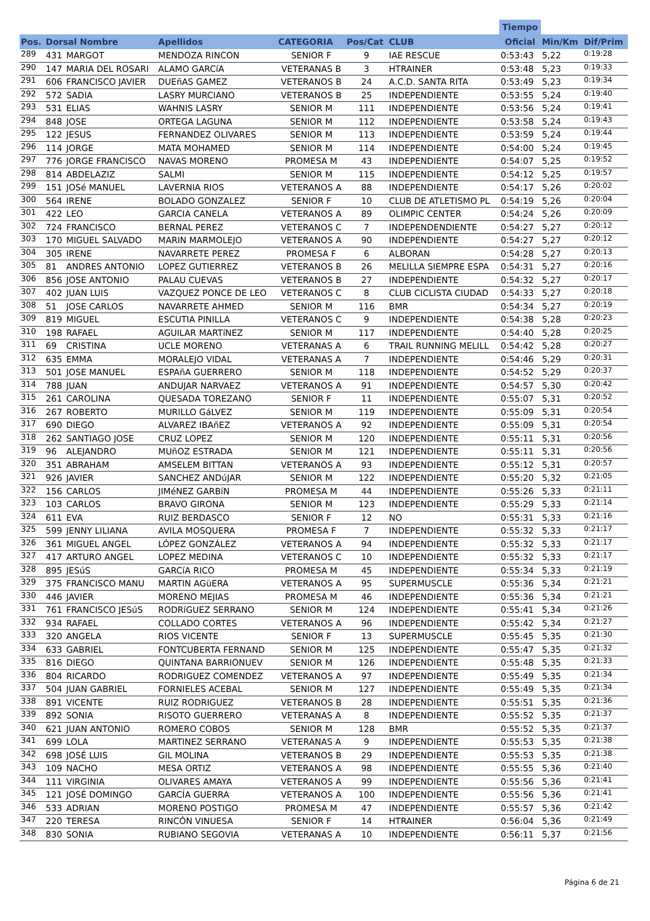| | | | | | | | | Tiempo | | |
| --- | --- | --- | --- | --- | --- | --- | --- | --- | --- | --- |
| Pos. | Dorsal Nombre | | Apellidos | CATEGORIA | Pos/Cat | CLUB | | Oficial | Min/Km | Dif/Prim |
| 289 | 431 | MARGOT | MENDOZA RINCON | SENIOR F | 9 | IAE RESCUE | | 0:53:43 | 5,22 | 0:19:28 |
| 290 | 147 | MARIA DEL ROSARI | ALAMO GARCíA | VETERANAS B | 3 | HTRAINER | | 0:53:48 | 5,23 | 0:19:33 |
| 291 | 606 | FRANCISCO JAVIER | DUEñAS GAMEZ | VETERANOS B | 24 | A.C.D. SANTA RITA | | 0:53:49 | 5,23 | 0:19:34 |
| 292 | 572 | SADIA | LASRY MURCIANO | VETERANOS B | 25 | INDEPENDIENTE | | 0:53:55 | 5,24 | 0:19:40 |
| 293 | 531 | ELIAS | WAHNIS LASRY | SENIOR M | 111 | INDEPENDIENTE | | 0:53:56 | 5,24 | 0:19:41 |
| 294 | 848 | JOSE | ORTEGA LAGUNA | SENIOR M | 112 | INDEPENDIENTE | | 0:53:58 | 5,24 | 0:19:43 |
| 295 | 122 | JESUS | FERNANDEZ OLIVARES | SENIOR M | 113 | INDEPENDIENTE | | 0:53:59 | 5,24 | 0:19:44 |
| 296 | 114 | JORGE | MATA MOHAMED | SENIOR M | 114 | INDEPENDIENTE | | 0:54:00 | 5,24 | 0:19:45 |
| 297 | 776 | JORGE FRANCISCO | NAVAS MORENO | PROMESA M | 43 | INDEPENDIENTE | | 0:54:07 | 5,25 | 0:19:52 |
| 298 | 814 | ABDELAZIZ | SALMI | SENIOR M | 115 | INDEPENDIENTE | | 0:54:12 | 5,25 | 0:19:57 |
| 299 | 151 | JOSé MANUEL | LAVERNIA RIOS | VETERANOS A | 88 | INDEPENDIENTE | | 0:54:17 | 5,26 | 0:20:02 |
| 300 | 564 | IRENE | BOLADO GONZALEZ | SENIOR F | 10 | CLUB DE ATLETISMO PL | | 0:54:19 | 5,26 | 0:20:04 |
| 301 | 422 | LEO | GARCIA CANELA | VETERANOS A | 89 | OLIMPIC CENTER | | 0:54:24 | 5,26 | 0:20:09 |
| 302 | 724 | FRANCISCO | BERNAL PEREZ | VETERANOS C | 7 | INDEPENDENDIENTE | | 0:54:27 | 5,27 | 0:20:12 |
| 303 | 170 | MIGUEL SALVADO | MARIN MARMOLEJO | VETERANOS A | 90 | INDEPENDIENTE | | 0:54:27 | 5,27 | 0:20:12 |
| 304 | 305 | IRENE | NAVARRETE PEREZ | PROMESA F | 6 | ALBORAN | | 0:54:28 | 5,27 | 0:20:13 |
| 305 | 81 | ANDRES ANTONIO | LOPEZ GUTIERREZ | VETERANOS B | 26 | MELILLA SIEMPRE ESPA | | 0:54:31 | 5,27 | 0:20:16 |
| 306 | 856 | JOSE ANTONIO | PALAU CUEVAS | VETERANOS B | 27 | INDEPENDIENTE | | 0:54:32 | 5,27 | 0:20:17 |
| 307 | 402 | JUAN LUIS | VAZQUEZ PONCE DE LEO | VETERANOS C | 8 | CLUB CICLISTA CIUDAD | | 0:54:33 | 5,27 | 0:20:18 |
| 308 | 51 | JOSE CARLOS | NAVARRETE AHMED | SENIOR M | 116 | BMR | | 0:54:34 | 5,27 | 0:20:19 |
| 309 | 819 | MIGUEL | ESCUTIA PINILLA | VETERANOS C | 9 | INDEPENDIENTE | | 0:54:38 | 5,28 | 0:20:23 |
| 310 | 198 | RAFAEL | AGUILAR MARTíNEZ | SENIOR M | 117 | INDEPENDIENTE | | 0:54:40 | 5,28 | 0:20:25 |
| 311 | 69 | CRISTINA | UCLE MORENO | VETERANAS A | 6 | TRAIL RUNNING MELILL | | 0:54:42 | 5,28 | 0:20:27 |
| 312 | 635 | EMMA | MORALEJO VIDAL | VETERANAS A | 7 | INDEPENDIENTE | | 0:54:46 | 5,29 | 0:20:31 |
| 313 | 501 | JOSE MANUEL | ESPAñA GUERRERO | SENIOR M | 118 | INDEPENDIENTE | | 0:54:52 | 5,29 | 0:20:37 |
| 314 | 788 | JUAN | ANDUJAR NARVAEZ | VETERANOS A | 91 | INDEPENDIENTE | | 0:54:57 | 5,30 | 0:20:42 |
| 315 | 261 | CAROLINA | QUESADA TOREZANO | SENIOR F | 11 | INDEPENDIENTE | | 0:55:07 | 5,31 | 0:20:52 |
| 316 | 267 | ROBERTO | MURILLO GáLVEZ | SENIOR M | 119 | INDEPENDIENTE | | 0:55:09 | 5,31 | 0:20:54 |
| 317 | 690 | DIEGO | ALVAREZ IBAñEZ | VETERANOS A | 92 | INDEPENDIENTE | | 0:55:09 | 5,31 | 0:20:54 |
| 318 | 262 | SANTIAGO JOSE | CRUZ LOPEZ | SENIOR M | 120 | INDEPENDIENTE | | 0:55:11 | 5,31 | 0:20:56 |
| 319 | 96 | ALEJANDRO | MUñOZ ESTRADA | SENIOR M | 121 | INDEPENDIENTE | | 0:55:11 | 5,31 | 0:20:56 |
| 320 | 351 | ABRAHAM | AMSELEM BITTAN | VETERANOS A | 93 | INDEPENDIENTE | | 0:55:12 | 5,31 | 0:20:57 |
| 321 | 926 | JAVIER | SANCHEZ ANDúJAR | SENIOR M | 122 | INDEPENDIENTE | | 0:55:20 | 5,32 | 0:21:05 |
| 322 | 156 | CARLOS | JIMéNEZ GARBíN | PROMESA M | 44 | INDEPENDIENTE | | 0:55:26 | 5,33 | 0:21:11 |
| 323 | 103 | CARLOS | BRAVO GIRONA | SENIOR M | 123 | INDEPENDIENTE | | 0:55:29 | 5,33 | 0:21:14 |
| 324 | 611 | EVA | RUIZ BERDASCO | SENIOR F | 12 | NO | | 0:55:31 | 5,33 | 0:21:16 |
| 325 | 599 | JENNY LILIANA | AVILA MOSQUERA | PROMESA F | 7 | INDEPENDIENTE | | 0:55:32 | 5,33 | 0:21:17 |
| 326 | 361 | MIGUEL ANGEL | LÓPEZ GONZÁLEZ | VETERANOS A | 94 | INDEPENDIENTE | | 0:55:32 | 5,33 | 0:21:17 |
| 327 | 417 | ARTURO ANGEL | LOPEZ MEDINA | VETERANOS C | 10 | INDEPENDIENTE | | 0:55:32 | 5,33 | 0:21:17 |
| 328 | 895 | JESúS | GARCíA RICO | PROMESA M | 45 | INDEPENDIENTE | | 0:55:34 | 5,33 | 0:21:19 |
| 329 | 375 | FRANCISCO MANU | MARTIN AGüERA | VETERANOS A | 95 | SUPERMUSCLE | | 0:55:36 | 5,34 | 0:21:21 |
| 330 | 446 | JAVIER | MORENO MEJIAS | PROMESA M | 46 | INDEPENDIENTE | | 0:55:36 | 5,34 | 0:21:21 |
| 331 | 761 | FRANCISCO JESúS | RODRíGUEZ SERRANO | SENIOR M | 124 | INDEPENDIENTE | | 0:55:41 | 5,34 | 0:21:26 |
| 332 | 934 | RAFAEL | COLLADO CORTES | VETERANOS A | 96 | INDEPENDIENTE | | 0:55:42 | 5,34 | 0:21:27 |
| 333 | 320 | ANGELA | RIOS VICENTE | SENIOR F | 13 | SUPERMUSCLE | | 0:55:45 | 5,35 | 0:21:30 |
| 334 | 633 | GABRIEL | FONTCUBERTA FERNAND | SENIOR M | 125 | INDEPENDIENTE | | 0:55:47 | 5,35 | 0:21:32 |
| 335 | 816 | DIEGO | QUINTANA BARRIONUEV | SENIOR M | 126 | INDEPENDIENTE | | 0:55:48 | 5,35 | 0:21:33 |
| 336 | 804 | RICARDO | RODRIGUEZ COMENDEZ | VETERANOS A | 97 | INDEPENDIENTE | | 0:55:49 | 5,35 | 0:21:34 |
| 337 | 504 | JUAN GABRIEL | FORNIELES ACEBAL | SENIOR M | 127 | INDEPENDIENTE | | 0:55:49 | 5,35 | 0:21:34 |
| 338 | 891 | VICENTE | RUIZ RODRIGUEZ | VETERANOS B | 28 | INDEPENDIENTE | | 0:55:51 | 5,35 | 0:21:36 |
| 339 | 892 | SONIA | RISOTO GUERRERO | VETERANAS A | 8 | INDEPENDIENTE | | 0:55:52 | 5,35 | 0:21:37 |
| 340 | 621 | JUAN ANTONIO | ROMERO COBOS | SENIOR M | 128 | BMR | | 0:55:52 | 5,35 | 0:21:37 |
| 341 | 699 | LOLA | MARTINEZ SERRANO | VETERANAS A | 9 | INDEPENDIENTE | | 0:55:53 | 5,35 | 0:21:38 |
| 342 | 698 | JOSÉ LUIS | GIL MOLINA | VETERANOS B | 29 | INDEPENDIENTE | | 0:55:53 | 5,35 | 0:21:38 |
| 343 | 109 | NACHO | MESA ORTIZ | VETERANOS A | 98 | INDEPENDIENTE | | 0:55:55 | 5,36 | 0:21:40 |
| 344 | 111 | VIRGINIA | OLIVARES AMAYA | VETERANOS A | 99 | INDEPENDIENTE | | 0:55:56 | 5,36 | 0:21:41 |
| 345 | 121 | JOSÉ DOMINGO | GARCÍA GUERRA | VETERANOS A | 100 | INDEPENDIENTE | | 0:55:56 | 5,36 | 0:21:41 |
| 346 | 533 | ADRIAN | MORENO POSTIGO | PROMESA M | 47 | INDEPENDIENTE | | 0:55:57 | 5,36 | 0:21:42 |
| 347 | 220 | TERESA | RINCÓN VINUESA | SENIOR F | 14 | HTRAINER | | 0:56:04 | 5,36 | 0:21:49 |
| 348 | 830 | SONIA | RUBIANO SEGOVIA | VETERANAS A | 10 | INDEPENDIENTE | | 0:56:11 | 5,37 | 0:21:56 |
Página 6 de 21